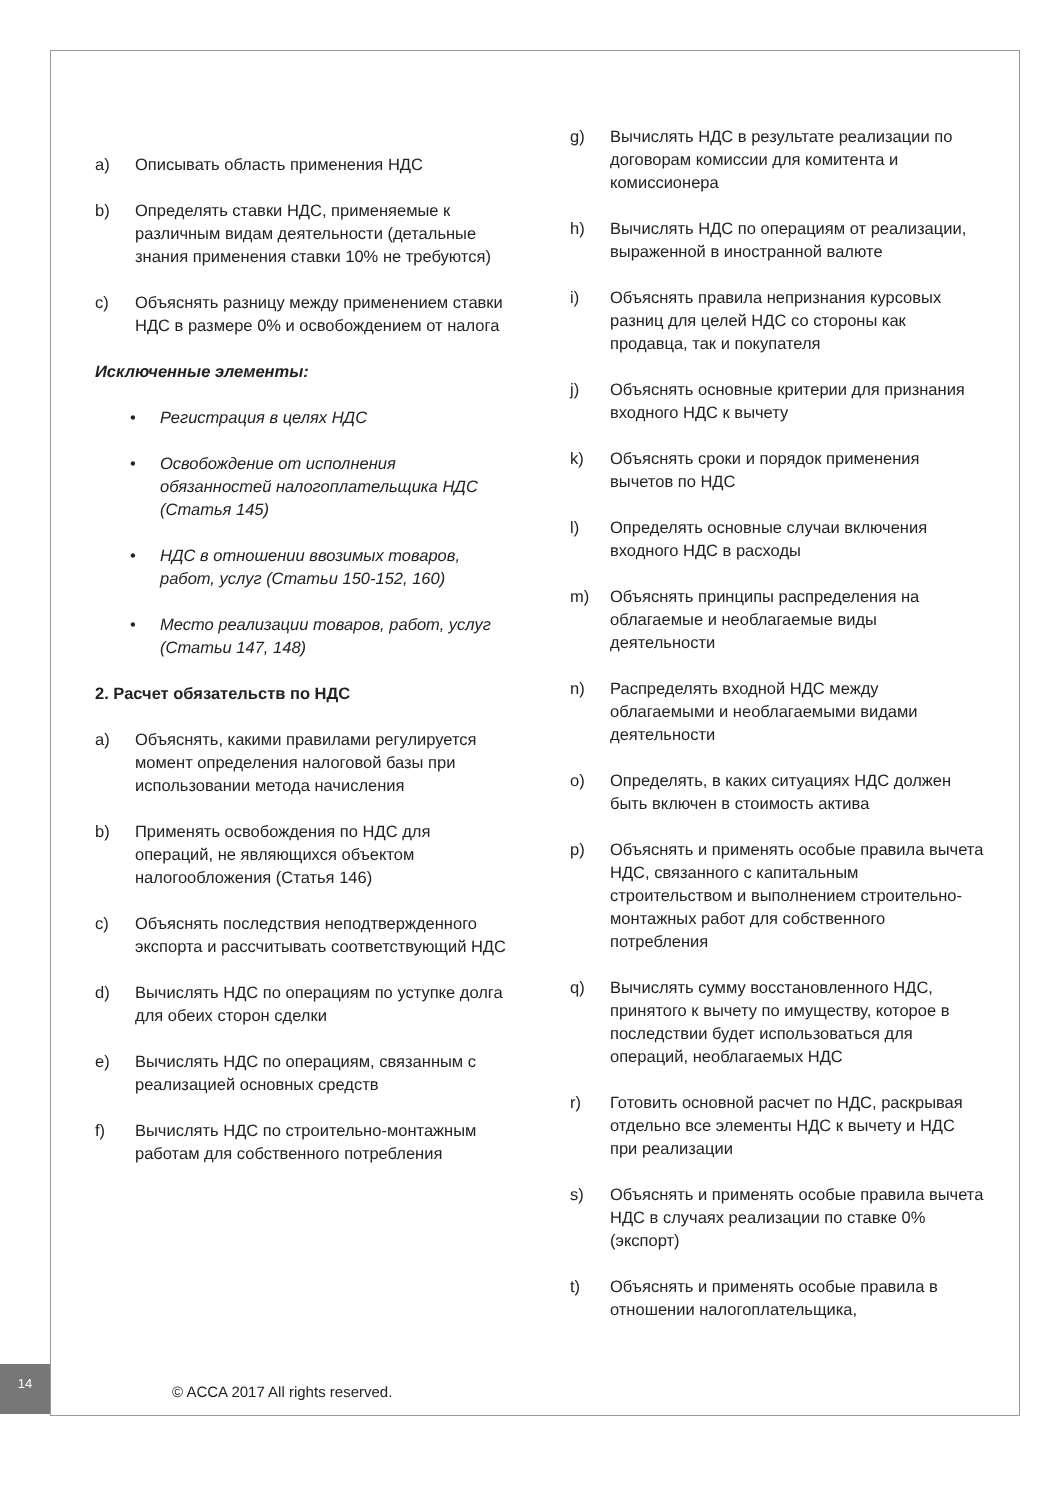a) Описывать область применения НДС
b) Определять ставки НДС, применяемые к различным видам деятельности (детальные знания применения ставки 10% не требуются)
c) Объяснять разницу между применением ставки НДС в размере 0% и освобождением от налога
Исключенные элементы:
• Регистрация в целях НДС
• Освобождение от исполнения обязанностей налогоплательщика НДС (Статья 145)
• НДС в отношении ввозимых товаров, работ, услуг (Статьи 150-152, 160)
• Место реализации товаров, работ, услуг (Статьи 147, 148)
2. Расчет обязательств по НДС
a) Объяснять, какими правилами регулируется момент определения налоговой базы при использовании метода начисления
b) Применять освобождения по НДС для операций, не являющихся объектом налогообложения (Статья 146)
c) Объяснять последствия неподтвержденного экспорта и рассчитывать соответствующий НДС
d) Вычислять НДС по операциям по уступке долга для обеих сторон сделки
e) Вычислять НДС по операциям, связанным с реализацией основных средств
f) Вычислять НДС по строительно-монтажным работам для собственного потребления
g) Вычислять НДС в результате реализации по договорам комиссии для комитента и комиссионера
h) Вычислять НДС по операциям от реализации, выраженной в иностранной валюте
i) Объяснять правила непризнания курсовых разниц для целей НДС со стороны как продавца, так и покупателя
j) Объяснять основные критерии для признания входного НДС к вычету
k) Объяснять сроки и порядок применения вычетов по НДС
l) Определять основные случаи включения входного НДС в расходы
m) Объяснять принципы распределения на облагаемые и необлагаемые виды деятельности
n) Распределять входной НДС между облагаемыми и необлагаемыми видами деятельности
o) Определять, в каких ситуациях НДС должен быть включен в стоимость актива
p) Объяснять и применять особые правила вычета НДС, связанного с капитальным строительством и выполнением строительно-монтажных работ для собственного потребления
q) Вычислять сумму восстановленного НДС, принятого к вычету по имуществу, которое в последствии будет использоваться для операций, необлагаемых НДС
r) Готовить основной расчет по НДС, раскрывая отдельно все элементы НДС к вычету и НДС при реализации
s) Объяснять и применять особые правила вычета НДС в случаях реализации по ставке 0% (экспорт)
t) Объяснять и применять особые правила в отношении налогоплательщика,
14
© ACCA 2017 All rights reserved.